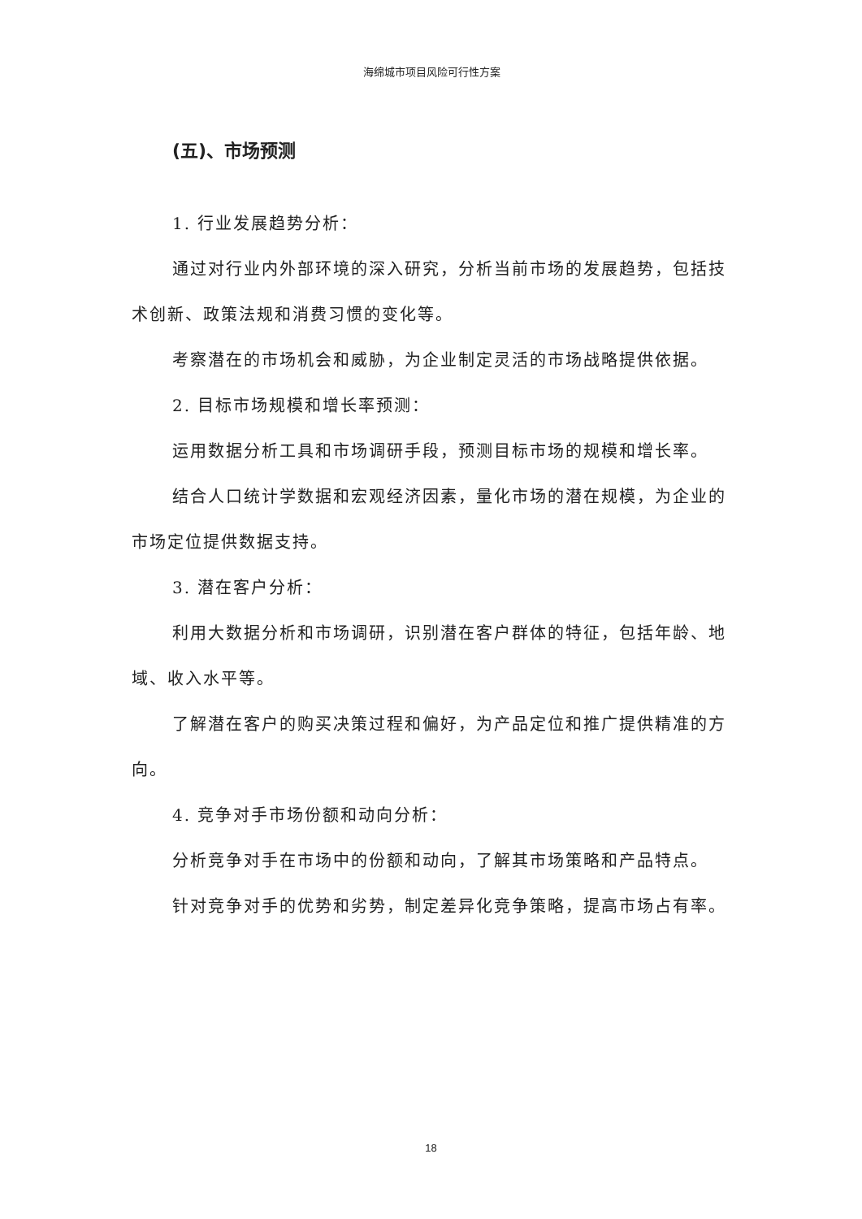海绵城市项目风险可行性方案
(五)、市场预测
1. 行业发展趋势分析：
通过对行业内外部环境的深入研究，分析当前市场的发展趋势，包括技术创新、政策法规和消费习惯的变化等。
考察潜在的市场机会和威胁，为企业制定灵活的市场战略提供依据。
2. 目标市场规模和增长率预测：
运用数据分析工具和市场调研手段，预测目标市场的规模和增长率。
结合人口统计学数据和宏观经济因素，量化市场的潜在规模，为企业的市场定位提供数据支持。
3. 潜在客户分析：
利用大数据分析和市场调研，识别潜在客户群体的特征，包括年龄、地域、收入水平等。
了解潜在客户的购买决策过程和偏好，为产品定位和推广提供精准的方向。
4. 竞争对手市场份额和动向分析：
分析竞争对手在市场中的份额和动向，了解其市场策略和产品特点。
针对竞争对手的优势和劣势，制定差异化竞争策略，提高市场占有率。
18